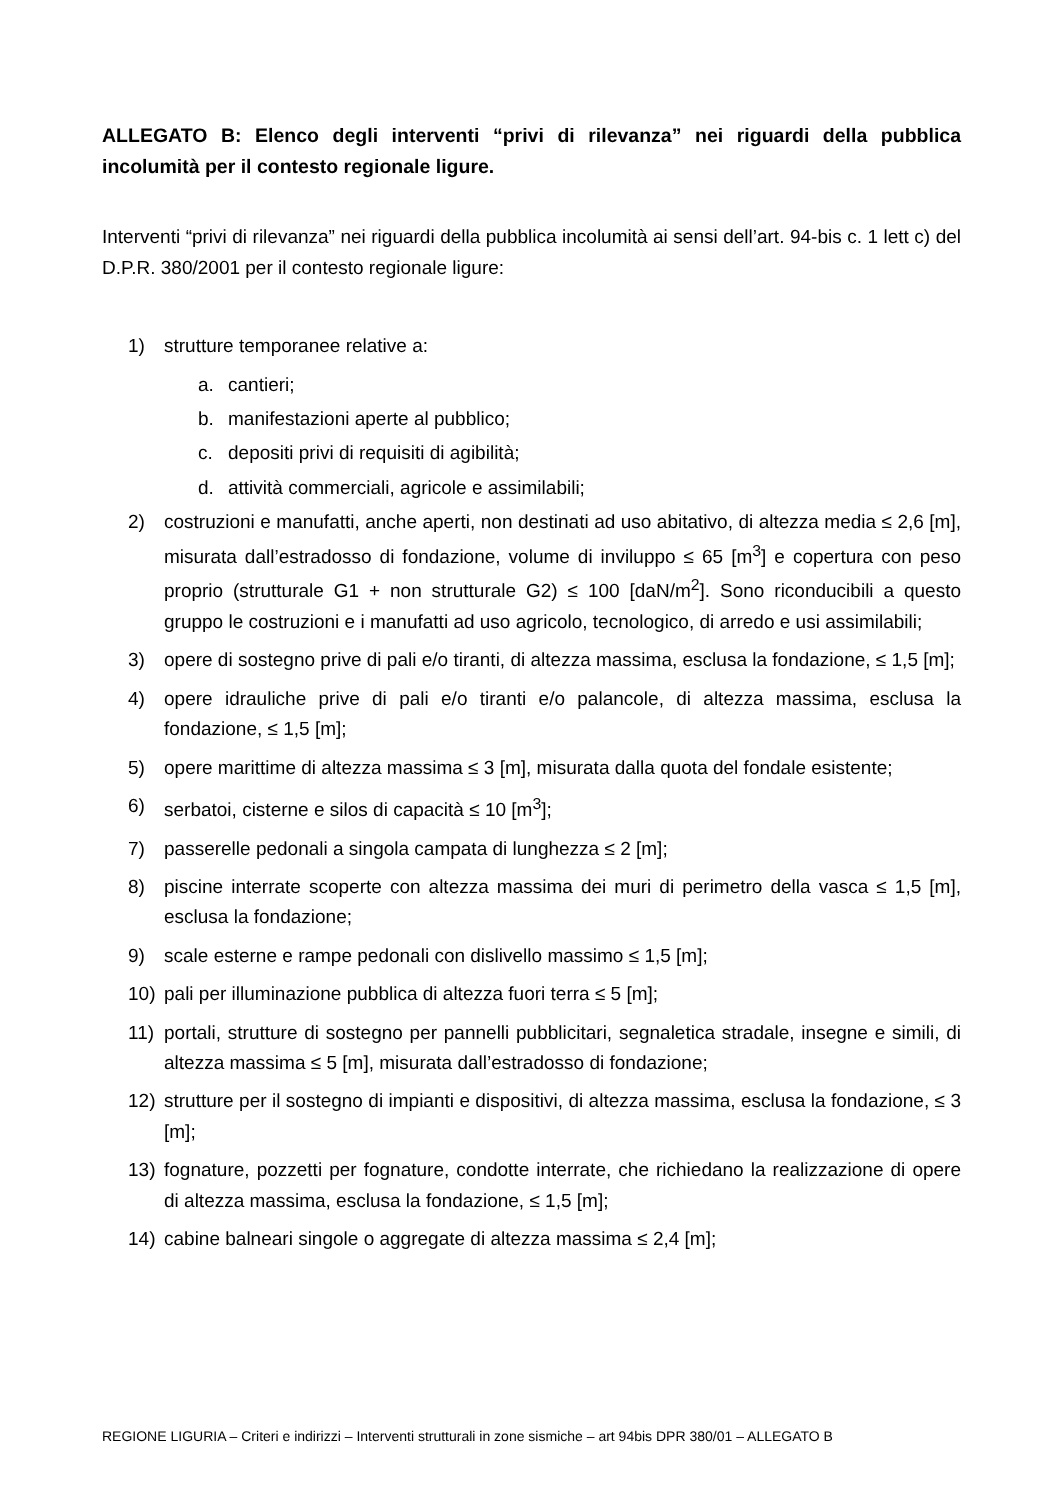ALLEGATO B: Elenco degli interventi “privi di rilevanza” nei riguardi della pubblica incolumità per il contesto regionale ligure.
Interventi “privi di rilevanza” nei riguardi della pubblica incolumità ai sensi dell’art. 94-bis c. 1 lett c) del D.P.R. 380/2001 per il contesto regionale ligure:
1) strutture temporanee relative a:
a. cantieri;
b. manifestazioni aperte al pubblico;
c. depositi privi di requisiti di agibilità;
d. attività commerciali, agricole e assimilabili;
2) costruzioni e manufatti, anche aperti, non destinati ad uso abitativo, di altezza media ≤ 2,6 [m], misurata dall’estradosso di fondazione, volume di inviluppo ≤ 65 [m<sup>3</sup>] e copertura con peso proprio (strutturale G1 + non strutturale G2) ≤ 100 [daN/m<sup>2</sup>]. Sono riconducibili a questo gruppo le costruzioni e i manufatti ad uso agricolo, tecnologico, di arredo e usi assimilabili;
3) opere di sostegno prive di pali e/o tiranti, di altezza massima, esclusa la fondazione, ≤ 1,5 [m];
4) opere idrauliche prive di pali e/o tiranti e/o palancole, di altezza massima, esclusa la fondazione, ≤ 1,5 [m];
5) opere marittime di altezza massima ≤ 3 [m], misurata dalla quota del fondale esistente;
6) serbatoi, cisterne e silos di capacità ≤ 10 [m<sup>3</sup>];
7) passerelle pedonali a singola campata di lunghezza ≤ 2 [m];
8) piscine interrate scoperte con altezza massima dei muri di perimetro della vasca ≤ 1,5 [m], esclusa la fondazione;
9) scale esterne e rampe pedonali con dislivello massimo ≤ 1,5 [m];
10) pali per illuminazione pubblica di altezza fuori terra ≤ 5 [m];
11) portali, strutture di sostegno per pannelli pubblicitari, segnaletica stradale, insegne e simili, di altezza massima ≤ 5 [m], misurata dall’estradosso di fondazione;
12) strutture per il sostegno di impianti e dispositivi, di altezza massima, esclusa la fondazione, ≤ 3 [m];
13) fognature, pozzetti per fognature, condotte interrate, che richiedano la realizzazione di opere di altezza massima, esclusa la fondazione, ≤ 1,5 [m];
14) cabine balneari singole o aggregate di altezza massima ≤ 2,4 [m];
REGIONE LIGURIA – Criteri e indirizzi – Interventi strutturali in zone sismiche – art 94bis DPR 380/01 – ALLEGATO B